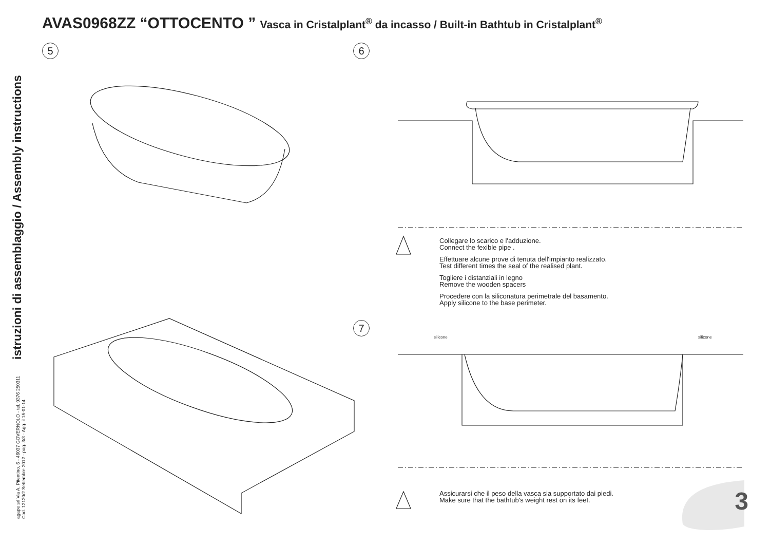AVAS0968ZZ “OTTOCENTO ” Vasca in Cristalplant<sup>®</sup> da incasso / Built-in Bathtub in Cristalplant<sup>®</sup>
istruzioni di assemblaggio / Assembly instructions
agape srl Via A. Pitentino, 6 - 46037 GOVERNOLO - tel. 0376 250311
Cod. 12120/2 Settembre 2012 - pag. 3/3 - Agg. il 15-01-14
5 6
7
Collegare lo scarico e l'adduzione.
Connect the fexible pipe .
Effettuare alcune prove di tenuta dell'impianto realizzato.
Test different times the seal of the realised plant.
Togliere i distanziali in legno
Remove the wooden spacers
Procedere con la siliconatura perimetrale del basamento.
Apply silicone to the base perimeter.
Assicurarsi che il peso della vasca sia supportato dai piedi.
Make sure that the bathtub's weight rest on its feet.
silicone silicone
3